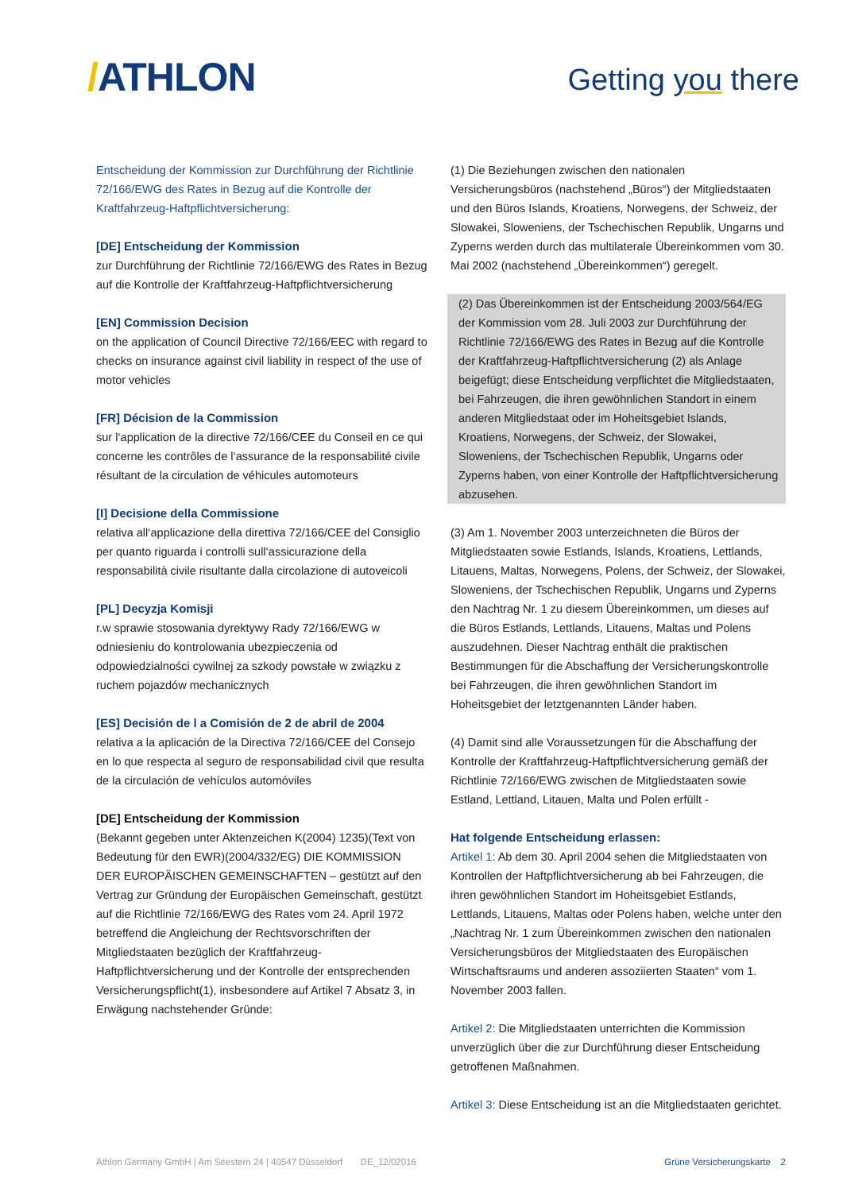/ATHLON
Getting you there
Entscheidung der Kommission zur Durchführung der Richtlinie 72/166/EWG des Rates in Bezug auf die Kontrolle der Kraftfahrzeug-Haftpflichtversicherung:
[DE] Entscheidung der Kommission
zur Durchführung der Richtlinie 72/166/EWG des Rates in Bezug auf die Kontrolle der Kraftfahrzeug-Haftpflicht­versicherung
[EN] Commission Decision
on the application of Council Directive 72/166/EEC with regard to checks on insurance against civil liability in respect of the use of motor vehicles
[FR] Décision de la Commission
sur l‘application de la directive 72/166/CEE du Conseil en ce qui concerne les contrôles de l‘assurance de la responsabilité civile résultant de la circulation de véhicules automoteurs
[I] Decisione della Commissione
relativa all‘applicazione della direttiva 72/166/CEE del Consiglio per quanto riguarda i controlli sull‘assicurazione della responsabilità civile risultante dalla circolazione di autoveicoli
[PL] Decyzja Komisji
r.w sprawie stosowania dyrektywy Rady 72/166/EWG w odniesieniu do kontrolowania ubezpieczenia od odpowiedzialności cywilnej za szkody powstałe w związku z ruchem pojazdów mechanicznych
[ES] Decisión de l a Comisión de 2 de abril de 2004
relativa a la aplicación de la Directiva 72/166/CEE del Consejo en lo que respecta al seguro de responsabilidad civil que resulta de la circulación de vehículos automóviles
[DE] Entscheidung der Kommission
(Bekannt gegeben unter Aktenzeichen K(2004) 1235)(Text von Bedeutung für den EWR)(2004/332/EG) DIE KOMMISSION DER EUROPÄISCHEN GEMEINSCHAFTEN – gestützt auf den Vertrag zur Gründung der Europäischen Gemeinschaft, gestützt auf die Richtlinie 72/166/EWG des Rates vom 24. April 1972 betreffend die Angleichung der Rechtsvorschriften der Mitgliedstaaten bezüglich der Kraftfahrzeug-Haftpflichtversicherung und der Kontrolle der entsprechenden Versicherungspflicht(1), insbesondere auf Artikel 7 Absatz 3, in Erwägung nachstehender Gründe:
(1) Die Beziehungen zwischen den nationalen Versicherungsbüros (nachstehend „Büros“) der Mitgliedstaaten und den Büros Islands, Kroatiens, Norwegens, der Schweiz, der Slowakei, Sloweniens, der Tschechischen Republik, Ungarns und Zyperns werden durch das multilaterale Übereinkommen vom 30. Mai 2002 (nachstehend „Übereinkommen“) geregelt.
(2) Das Übereinkommen ist der Entscheidung 2003/564/EG der Kommission vom 28. Juli 2003 zur Durchführung der Richtlinie 72/166/EWG des Rates in Bezug auf die Kontrolle der Kraftfahrzeug-Haftpflichtversicherung (2) als Anlage beigefügt; diese Entscheidung verpflichtet die Mitgliedstaaten, bei Fahrzeugen, die ihren gewöhnlichen Standort in einem anderen Mitgliedstaat oder im Hoheitsgebiet Islands, Kroatiens, Norwegens, der Schweiz, der Slowakei, Sloweniens, der Tschechischen Republik, Ungarns oder Zyperns haben, von einer Kontrolle der Haftpflichtversicherung abzusehen.
(3) Am 1. November 2003 unterzeichneten die Büros der Mitgliedstaaten sowie Estlands, Islands, Kroatiens, Lettlands, Litauens, Maltas, Norwegens, Polens, der Schweiz, der Slowakei, Sloweniens, der Tschechischen Republik, Ungarns und Zyperns den Nachtrag Nr. 1 zu diesem Übereinkommen, um dieses auf die Büros Estlands, Lettlands, Litauens, Maltas und Polens auszudehnen. Dieser Nachtrag enthält die praktischen Bestimmungen für die Abschaffung der Versicherungskontrolle bei Fahrzeugen, die ihren gewöhnlichen Standort im Hoheitsgebiet der letztgenannten Länder haben.
(4) Damit sind alle Voraussetzungen für die Abschaffung der Kontrolle der Kraftfahrzeug-Haftpflichtversicherung gemäß der Richtlinie 72/166/EWG zwischen de Mitgliedstaaten sowie Estland, Lettland, Litauen, Malta und Polen erfüllt -
Hat folgende Entscheidung erlassen:
Artikel 1: Ab dem 30. April 2004 sehen die Mitgliedstaaten von Kontrollen der Haftpflichtversicherung ab bei Fahrzeugen, die ihren gewöhnlichen Standort im Hoheitsgebiet Estlands, Lettlands, Litauens, Maltas oder Polens haben, welche unter den „Nachtrag Nr. 1 zum Übereinkommen zwischen den nationalen Versicherungsbüros der Mitgliedstaaten des Europäischen Wirtschaftsraums und anderen assoziierten Staaten“ vom 1. November 2003 fallen.
Artikel 2: Die Mitgliedstaaten unterrichten die Kommission unverzüglich über die zur Durchführung dieser Entscheidung getroffenen Maßnahmen.
Artikel 3: Diese Entscheidung ist an die Mitgliedstaaten gerichtet.
Athlon Germany GmbH | Am Seestern 24 | 40547 Düsseldorf DE_12/02016
Grüne Versicherungskarte 2